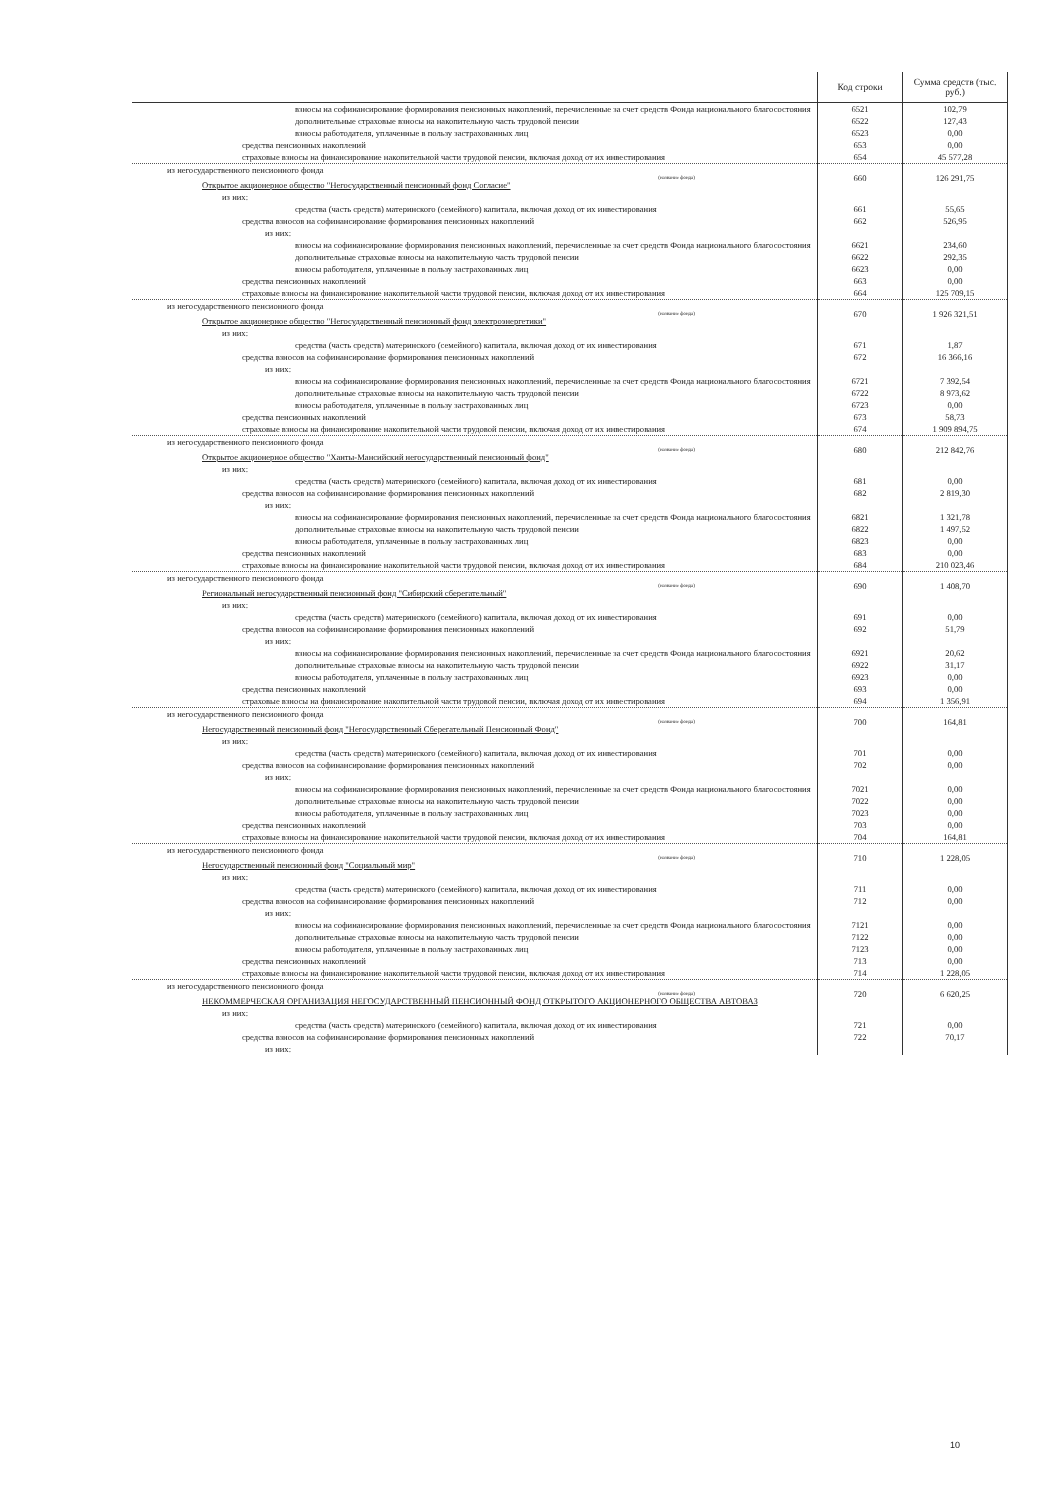| | Код строки | Сумма средств (тыс. руб.) |
| --- | --- | --- |
| взносы на софинансирование формирования пенсионных накоплений, перечисленные за счет средств Фонда национального благосостояния | 6521 | 102,79 |
| дополнительные страховые взносы на накопительную часть трудовой пенсии | 6522 | 127,43 |
| взносы работодателя, уплаченные в пользу застрахованных лиц | 6523 | 0,00 |
| средства пенсионных накоплений | 653 | 0,00 |
| страховые взносы на финансирование накопительной части трудовой пенсии, включая доход от их инвестирования | 654 | 45 577,28 |
| из негосударственного пенсионного фонда (название фонда) Открытое акционерное общество "Негосударственный пенсионный фонд Согласие" | 660 | 126 291,75 |
| из них: | | |
| средства (часть средств) материнского (семейного) капитала, включая доход от их инвестирования | 661 | 55,65 |
| средства взносов на софинансирование формирования пенсионных накоплений | 662 | 526,95 |
| из них: | | |
| взносы на софинансирование формирования пенсионных накоплений, перечисленные за счет средств Фонда национального благосостояния | 6621 | 234,60 |
| дополнительные страховые взносы на накопительную часть трудовой пенсии | 6622 | 292,35 |
| взносы работодателя, уплаченные в пользу застрахованных лиц | 6623 | 0,00 |
| средства пенсионных накоплений | 663 | 0,00 |
| страховые взносы на финансирование накопительной части трудовой пенсии, включая доход от их инвестирования | 664 | 125 709,15 |
| из негосударственного пенсионного фонда (название фонда) Открытое акционерное общество "Негосударственный пенсионный фонд электроэнергетики" | 670 | 1 926 321,51 |
| из них: | | |
| средства (часть средств) материнского (семейного) капитала, включая доход от их инвестирования | 671 | 1,87 |
| средства взносов на софинансирование формирования пенсионных накоплений | 672 | 16 366,16 |
| из них: | | |
| взносы на софинансирование формирования пенсионных накоплений, перечисленные за счет средств Фонда национального благосостояния | 6721 | 7 392,54 |
| дополнительные страховые взносы на накопительную часть трудовой пенсии | 6722 | 8 973,62 |
| взносы работодателя, уплаченные в пользу застрахованных лиц | 6723 | 0,00 |
| средства пенсионных накоплений | 673 | 58,73 |
| страховые взносы на финансирование накопительной части трудовой пенсии, включая доход от их инвестирования | 674 | 1 909 894,75 |
| из негосударственного пенсионного фонда (название фонда) Открытое акционерное общество "Ханты-Мансийский негосударственный пенсионный фонд" | 680 | 212 842,76 |
| из них: | | |
| средства (часть средств) материнского (семейного) капитала, включая доход от их инвестирования | 681 | 0,00 |
| средства взносов на софинансирование формирования пенсионных накоплений | 682 | 2 819,30 |
| из них: | | |
| взносы на софинансирование формирования пенсионных накоплений, перечисленные за счет средств Фонда национального благосостояния | 6821 | 1 321,78 |
| дополнительные страховые взносы на накопительную часть трудовой пенсии | 6822 | 1 497,52 |
| взносы работодателя, уплаченные в пользу застрахованных лиц | 6823 | 0,00 |
| средства пенсионных накоплений | 683 | 0,00 |
| страховые взносы на финансирование накопительной части трудовой пенсии, включая доход от их инвестирования | 684 | 210 023,46 |
| из негосударственного пенсионного фонда (название фонда) Региональный негосударственный пенсионный фонд "Сибирский сберегательный" | 690 | 1 408,70 |
| из них: | | |
| средства (часть средств) материнского (семейного) капитала, включая доход от их инвестирования | 691 | 0,00 |
| средства взносов на софинансирование формирования пенсионных накоплений | 692 | 51,79 |
| из них: | | |
| взносы на софинансирование формирования пенсионных накоплений, перечисленные за счет средств Фонда национального благосостояния | 6921 | 20,62 |
| дополнительные страховые взносы на накопительную часть трудовой пенсии | 6922 | 31,17 |
| взносы работодателя, уплаченные в пользу застрахованных лиц | 6923 | 0,00 |
| средства пенсионных накоплений | 693 | 0,00 |
| страховые взносы на финансирование накопительной части трудовой пенсии, включая доход от их инвестирования | 694 | 1 356,91 |
| из негосударственного пенсионного фонда (название фонда) Негосударственный пенсионный фонд "Негосударственный Сберегательный Пенсионный Фонд" | 700 | 164,81 |
| из них: | | |
| средства (часть средств) материнского (семейного) капитала, включая доход от их инвестирования | 701 | 0,00 |
| средства взносов на софинансирование формирования пенсионных накоплений | 702 | 0,00 |
| из них: | | |
| взносы на софинансирование формирования пенсионных накоплений, перечисленные за счет средств Фонда национального благосостояния | 7021 | 0,00 |
| дополнительные страховые взносы на накопительную часть трудовой пенсии | 7022 | 0,00 |
| взносы работодателя, уплаченные в пользу застрахованных лиц | 7023 | 0,00 |
| средства пенсионных накоплений | 703 | 0,00 |
| страховые взносы на финансирование накопительной части трудовой пенсии, включая доход от их инвестирования | 704 | 164,81 |
| из негосударственного пенсионного фонда (название фонда) Негосударственный пенсионный фонд "Социальный мир" | 710 | 1 228,05 |
| из них: | | |
| средства (часть средств) материнского (семейного) капитала, включая доход от их инвестирования | 711 | 0,00 |
| средства взносов на софинансирование формирования пенсионных накоплений | 712 | 0,00 |
| из них: | | |
| взносы на софинансирование формирования пенсионных накоплений, перечисленные за счет средств Фонда национального благосостояния | 7121 | 0,00 |
| дополнительные страховые взносы на накопительную часть трудовой пенсии | 7122 | 0,00 |
| взносы работодателя, уплаченные в пользу застрахованных лиц | 7123 | 0,00 |
| средства пенсионных накоплений | 713 | 0,00 |
| страховые взносы на финансирование накопительной части трудовой пенсии, включая доход от их инвестирования | 714 | 1 228,05 |
| из негосударственного пенсионного фонда (название фонда) НЕКОММЕРЧЕСКАЯ ОРГАНИЗАЦИЯ НЕГОСУДАРСТВЕННЫЙ ПЕНСИОННЫЙ ФОНД ОТКРЫТОГО АКЦИОНЕРНОГО ОБЩЕСТВА АВТОВАЗ | 720 | 6 620,25 |
| из них: | | |
| средства (часть средств) материнского (семейного) капитала, включая доход от их инвестирования | 721 | 0,00 |
| средства взносов на софинансирование формирования пенсионных накоплений | 722 | 70,17 |
| из них: | | |
10